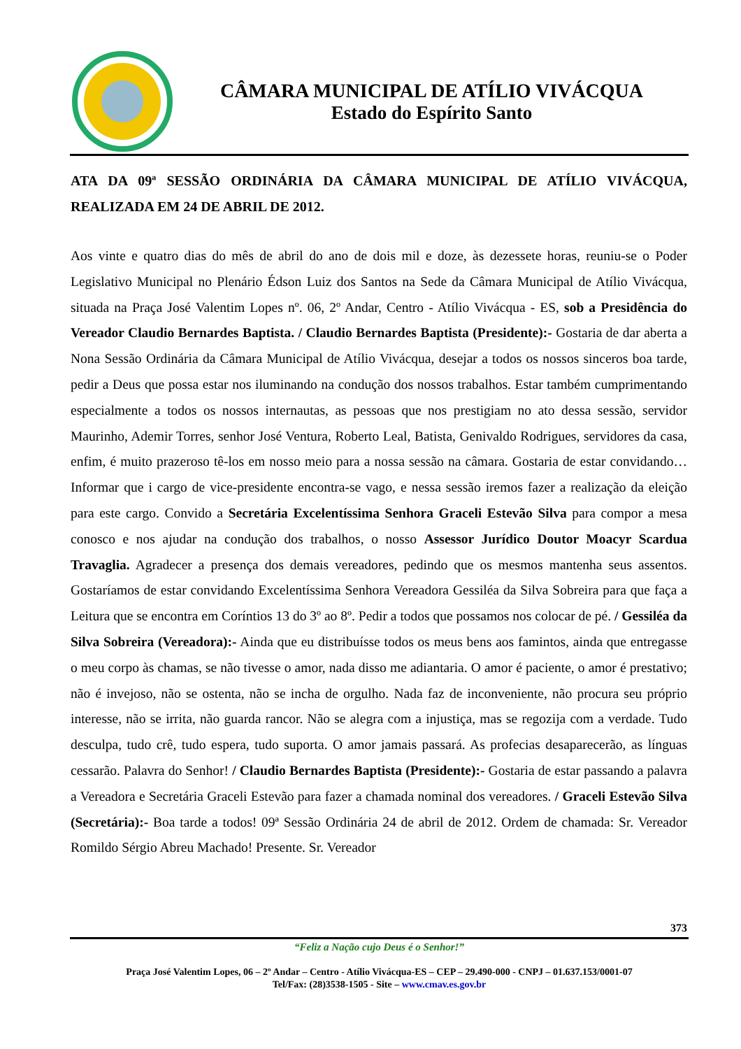CÂMARA MUNICIPAL DE ATÍLIO VIVÁCQUA
Estado do Espírito Santo
ATA DA 09ª SESSÃO ORDINÁRIA DA CÂMARA MUNICIPAL DE ATÍLIO VIVÁCQUA, REALIZADA EM 24 DE ABRIL DE 2012.
Aos vinte e quatro dias do mês de abril do ano de dois mil e doze, às dezessete horas, reuniu-se o Poder Legislativo Municipal no Plenário Édson Luiz dos Santos na Sede da Câmara Municipal de Atílio Vivácqua, situada na Praça José Valentim Lopes nº. 06, 2º Andar, Centro - Atílio Vivácqua - ES, sob a Presidência do Vereador Claudio Bernardes Baptista. / Claudio Bernardes Baptista (Presidente):- Gostaria de dar aberta a Nona Sessão Ordinária da Câmara Municipal de Atílio Vivácqua, desejar a todos os nossos sinceros boa tarde, pedir a Deus que possa estar nos iluminando na condução dos nossos trabalhos. Estar também cumprimentando especialmente a todos os nossos internautas, as pessoas que nos prestigiam no ato dessa sessão, servidor Maurinho, Ademir Torres, senhor José Ventura, Roberto Leal, Batista, Genivaldo Rodrigues, servidores da casa, enfim, é muito prazeroso tê-los em nosso meio para a nossa sessão na câmara. Gostaria de estar convidando… Informar que i cargo de vice-presidente encontra-se vago, e nessa sessão iremos fazer a realização da eleição para este cargo. Convido a Secretária Excelentíssima Senhora Graceli Estevão Silva para compor a mesa conosco e nos ajudar na condução dos trabalhos, o nosso Assessor Jurídico Doutor Moacyr Scardua Travaglia. Agradecer a presença dos demais vereadores, pedindo que os mesmos mantenha seus assentos. Gostaríamos de estar convidando Excelentíssima Senhora Vereadora Gessiléa da Silva Sobreira para que faça a Leitura que se encontra em Coríntios 13 do 3º ao 8º. Pedir a todos que possamos nos colocar de pé. / Gessiléa da Silva Sobreira (Vereadora):- Ainda que eu distribuísse todos os meus bens aos famintos, ainda que entregasse o meu corpo às chamas, se não tivesse o amor, nada disso me adiantaria. O amor é paciente, o amor é prestativo; não é invejoso, não se ostenta, não se incha de orgulho. Nada faz de inconveniente, não procura seu próprio interesse, não se irrita, não guarda rancor. Não se alegra com a injustiça, mas se regozija com a verdade. Tudo desculpa, tudo crê, tudo espera, tudo suporta. O amor jamais passará. As profecias desaparecerão, as línguas cessarão. Palavra do Senhor! / Claudio Bernardes Baptista (Presidente):- Gostaria de estar passando a palavra a Vereadora e Secretária Graceli Estevão para fazer a chamada nominal dos vereadores. / Graceli Estevão Silva (Secretária):- Boa tarde a todos! 09ª Sessão Ordinária 24 de abril de 2012. Ordem de chamada: Sr. Vereador Romildo Sérgio Abreu Machado! Presente. Sr. Vereador
373
“Feliz a Nação cujo Deus é o Senhor!”
Praça José Valentim Lopes, 06 – 2º Andar – Centro - Atílio Vivácqua-ES – CEP – 29.490-000 - CNPJ – 01.637.153/0001-07
Tel/Fax: (28)3538-1505 - Site – www.cmav.es.gov.br